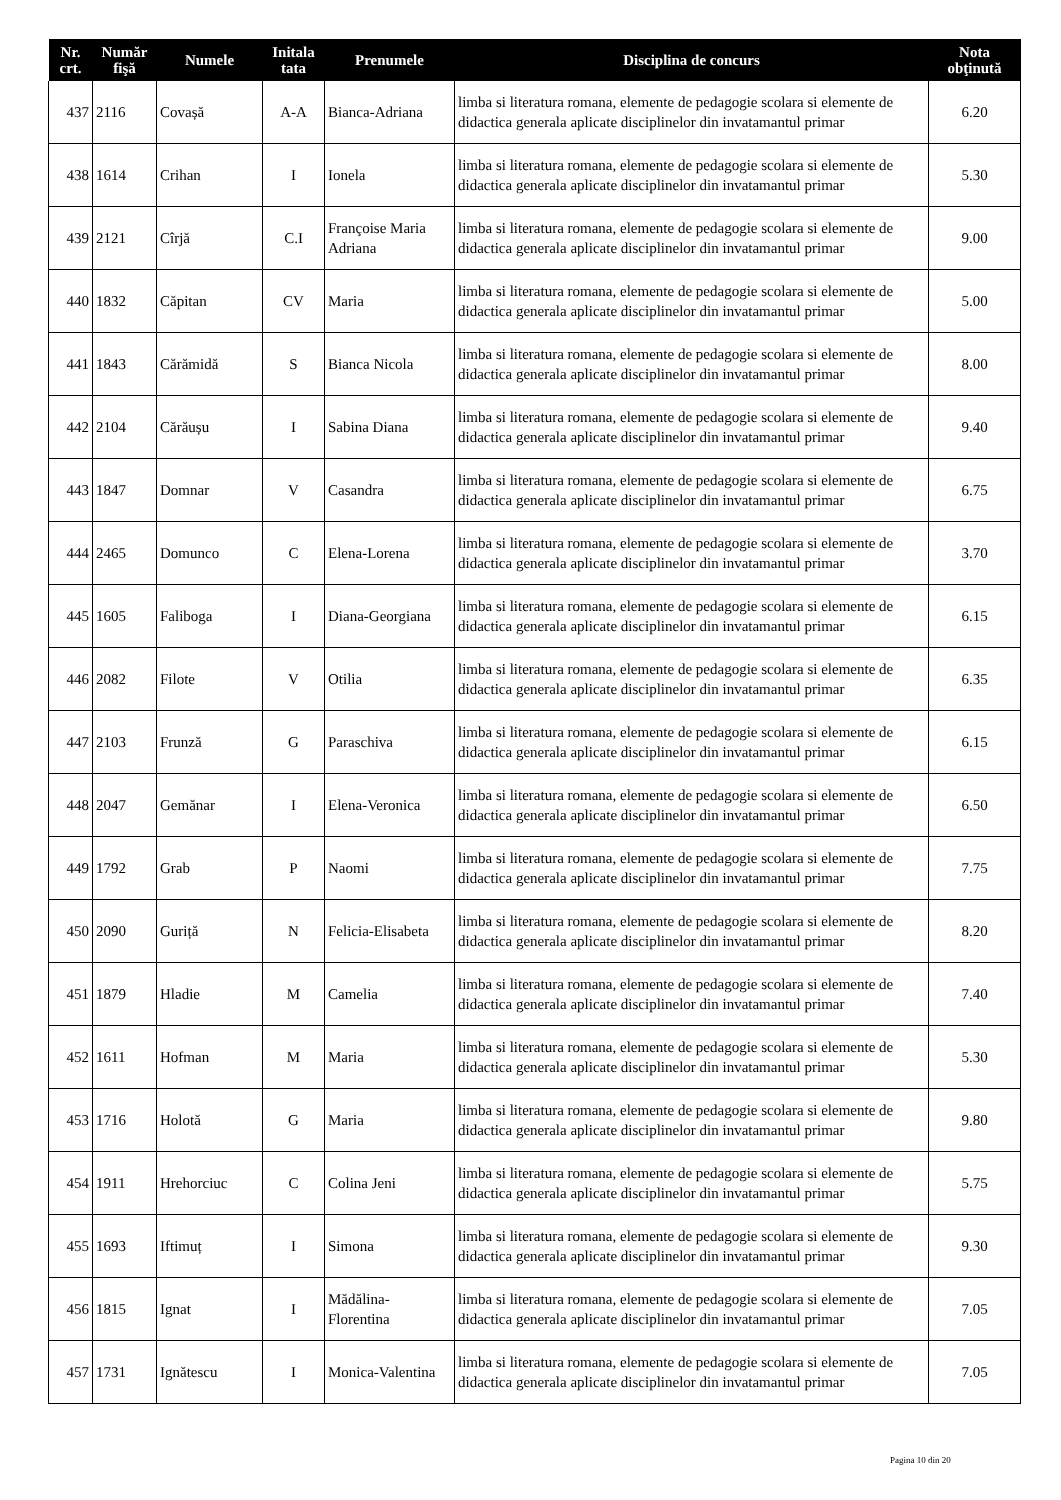| Nr. crt. | Număr fişă | Numele | Initala tata | Prenumele | Disciplina de concurs | Nota obţinută |
| --- | --- | --- | --- | --- | --- | --- |
| 437 | 2116 | Covașă | A-A | Bianca-Adriana | limba si literatura romana, elemente de pedagogie scolara si elemente de didactica generala aplicate disciplinelor din invatamantul primar | 6.20 |
| 438 | 1614 | Crihan | I | Ionela | limba si literatura romana, elemente de pedagogie scolara si elemente de didactica generala aplicate disciplinelor din invatamantul primar | 5.30 |
| 439 | 2121 | Cîrjă | C.I | Françoise Maria Adriana | limba si literatura romana, elemente de pedagogie scolara si elemente de didactica generala aplicate disciplinelor din invatamantul primar | 9.00 |
| 440 | 1832 | Căpitan | CV | Maria | limba si literatura romana, elemente de pedagogie scolara si elemente de didactica generala aplicate disciplinelor din invatamantul primar | 5.00 |
| 441 | 1843 | Cărămidă | S | Bianca Nicola | limba si literatura romana, elemente de pedagogie scolara si elemente de didactica generala aplicate disciplinelor din invatamantul primar | 8.00 |
| 442 | 2104 | Cărăușu | I | Sabina Diana | limba si literatura romana, elemente de pedagogie scolara si elemente de didactica generala aplicate disciplinelor din invatamantul primar | 9.40 |
| 443 | 1847 | Domnar | V | Casandra | limba si literatura romana, elemente de pedagogie scolara si elemente de didactica generala aplicate disciplinelor din invatamantul primar | 6.75 |
| 444 | 2465 | Domunco | C | Elena-Lorena | limba si literatura romana, elemente de pedagogie scolara si elemente de didactica generala aplicate disciplinelor din invatamantul primar | 3.70 |
| 445 | 1605 | Faliboga | I | Diana-Georgiana | limba si literatura romana, elemente de pedagogie scolara si elemente de didactica generala aplicate disciplinelor din invatamantul primar | 6.15 |
| 446 | 2082 | Filote | V | Otilia | limba si literatura romana, elemente de pedagogie scolara si elemente de didactica generala aplicate disciplinelor din invatamantul primar | 6.35 |
| 447 | 2103 | Frunză | G | Paraschiva | limba si literatura romana, elemente de pedagogie scolara si elemente de didactica generala aplicate disciplinelor din invatamantul primar | 6.15 |
| 448 | 2047 | Gemănar | I | Elena-Veronica | limba si literatura romana, elemente de pedagogie scolara si elemente de didactica generala aplicate disciplinelor din invatamantul primar | 6.50 |
| 449 | 1792 | Grab | P | Naomi | limba si literatura romana, elemente de pedagogie scolara si elemente de didactica generala aplicate disciplinelor din invatamantul primar | 7.75 |
| 450 | 2090 | Guriță | N | Felicia-Elisabeta | limba si literatura romana, elemente de pedagogie scolara si elemente de didactica generala aplicate disciplinelor din invatamantul primar | 8.20 |
| 451 | 1879 | Hladie | M | Camelia | limba si literatura romana, elemente de pedagogie scolara si elemente de didactica generala aplicate disciplinelor din invatamantul primar | 7.40 |
| 452 | 1611 | Hofman | M | Maria | limba si literatura romana, elemente de pedagogie scolara si elemente de didactica generala aplicate disciplinelor din invatamantul primar | 5.30 |
| 453 | 1716 | Holotă | G | Maria | limba si literatura romana, elemente de pedagogie scolara si elemente de didactica generala aplicate disciplinelor din invatamantul primar | 9.80 |
| 454 | 1911 | Hrehorciuc | C | Colina Jeni | limba si literatura romana, elemente de pedagogie scolara si elemente de didactica generala aplicate disciplinelor din invatamantul primar | 5.75 |
| 455 | 1693 | Iftimuț | I | Simona | limba si literatura romana, elemente de pedagogie scolara si elemente de didactica generala aplicate disciplinelor din invatamantul primar | 9.30 |
| 456 | 1815 | Ignat | I | Mădălina-Florentina | limba si literatura romana, elemente de pedagogie scolara si elemente de didactica generala aplicate disciplinelor din invatamantul primar | 7.05 |
| 457 | 1731 | Ignătescu | I | Monica-Valentina | limba si literatura romana, elemente de pedagogie scolara si elemente de didactica generala aplicate disciplinelor din invatamantul primar | 7.05 |
Pagina 10 din 20